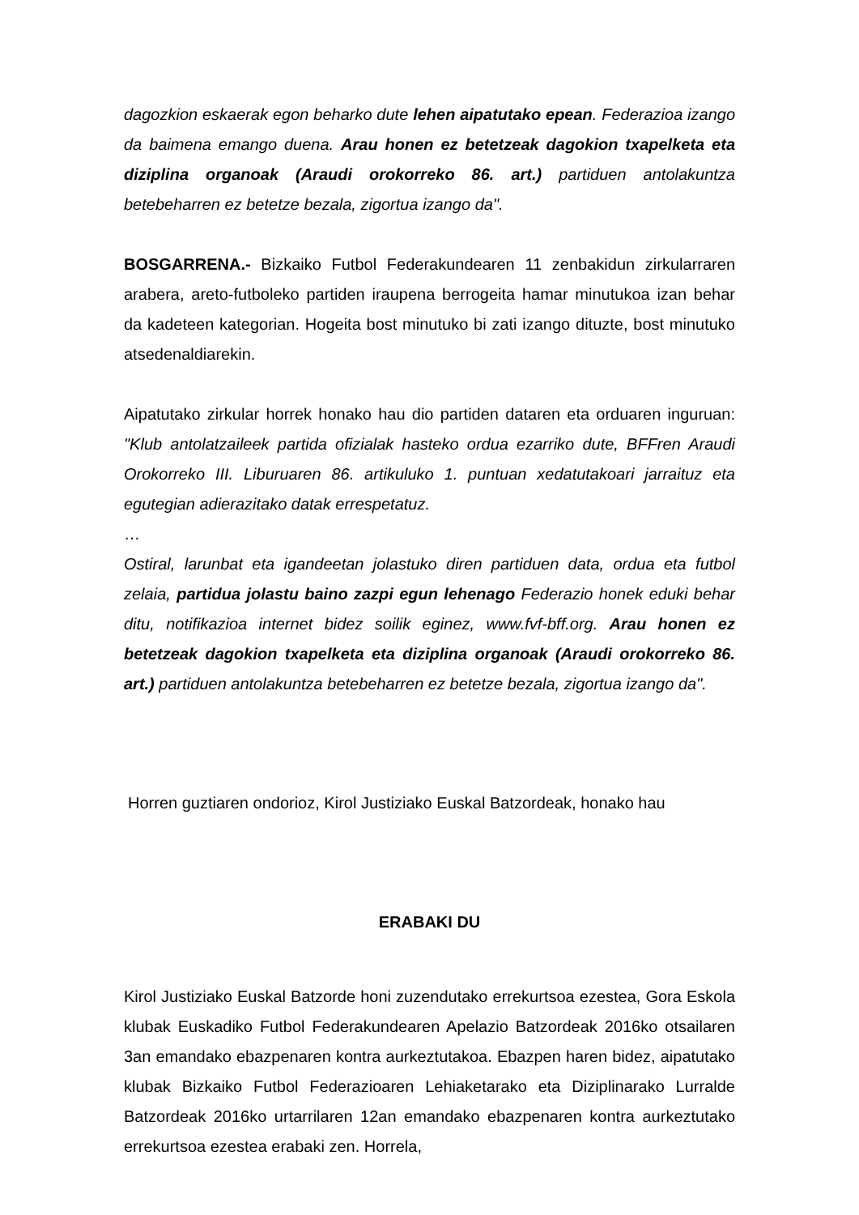dagozkion eskaerak egon beharko dute lehen aipatutako epean. Federazioa izango da baimena emango duena. Arau honen ez betetzeak dagokion txapelketa eta diziplina organoak (Araudi orokorreko 86. art.) partiduen antolakuntza betebeharren ez betetze bezala, zigortua izango da".
BOSGARRENA.- Bizkaiko Futbol Federakundearen 11 zenbakidun zirkularraren arabera, areto-futboleko partiden iraupena berrogeita hamar minutukoa izan behar da kadeteen kategorian. Hogeita bost minutuko bi zati izango dituzte, bost minutuko atsedenaldiarekin.
Aipatutako zirkular horrek honako hau dio partiden dataren eta orduaren inguruan: "Klub antolatzaileek partida ofizialak hasteko ordua ezarriko dute, BFFren Araudi Orokorreko III. Liburuaren 86. artikuluko 1. puntuan xedatutakoari jarraituz eta egutegian adierazitako datak errespetatuz.
…
Ostiral, larunbat eta igandeetan jolastuko diren partiduen data, ordua eta futbol zelaia, partidua jolastu baino zazpi egun lehenago Federazio honek eduki behar ditu, notifikazioa internet bidez soilik eginez, www.fvf-bff.org. Arau honen ez betetzeak dagokion txapelketa eta diziplina organoak (Araudi orokorreko 86. art.) partiduen antolakuntza betebeharren ez betetze bezala, zigortua izango da".
Horren guztiaren ondorioz, Kirol Justiziako Euskal Batzordeak, honako hau
ERABAKI DU
Kirol Justiziako Euskal Batzorde honi zuzendutako errekurtsoa ezestea, Gora Eskola klubak Euskadiko Futbol Federakundearen Apelazio Batzordeak 2016ko otsailaren 3an emandako ebazpenaren kontra aurkeztutakoa. Ebazpen haren bidez, aipatutako klubak Bizkaiko Futbol Federazioaren Lehiaketarako eta Diziplinarako Lurralde Batzordeak 2016ko urtarrilaren 12an emandako ebazpenaren kontra aurkeztutako errekurtsoa ezestea erabaki zen. Horrela,